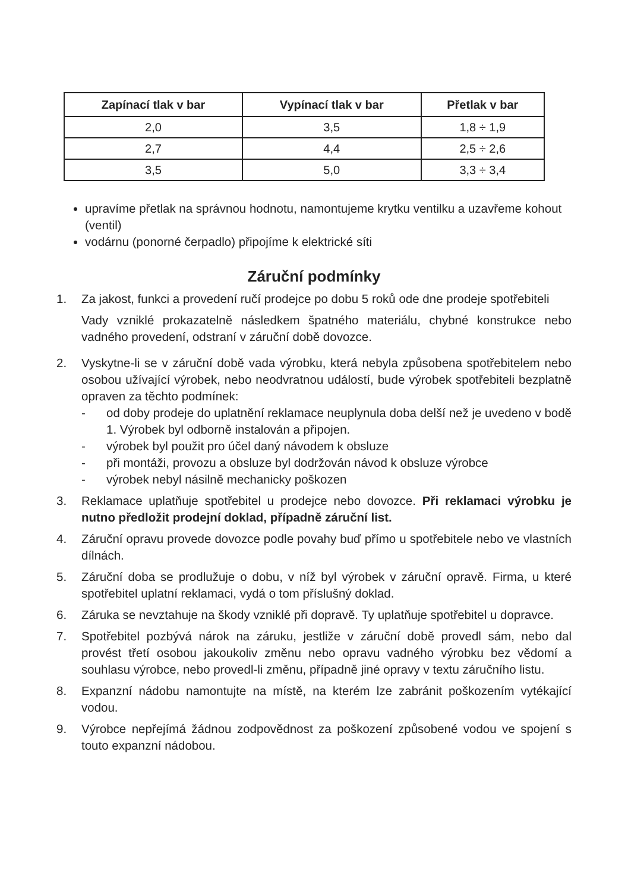| Zapínací tlak v bar | Vypínací tlak v bar | Přetlak v bar |
| --- | --- | --- |
| 2,0 | 3,5 | 1,8 ÷ 1,9 |
| 2,7 | 4,4 | 2,5 ÷ 2,6 |
| 3,5 | 5,0 | 3,3 ÷ 3,4 |
upravíme přetlak na správnou hodnotu, namontujeme krytku ventilku a uzavřeme kohout (ventil)
vodárnu (ponorné čerpadlo) připojíme k elektrické síti
Záruční podmínky
1. Za jakost, funkci a provedení ručí prodejce po dobu 5 roků ode dne prodeje spotřebiteli
Vady vzniklé prokazatelně následkem špatného materiálu, chybné konstrukce nebo vadného provedení, odstraní v záruční době dovozce.
2. Vyskytne-li se v záruční době vada výrobku, která nebyla způsobena spotřebitelem nebo osobou užívající výrobek, nebo neodvratnou událostí, bude výrobek spotřebiteli bezplatně opraven za těchto podmínek:
- od doby prodeje do uplatnění reklamace neuplynula doba delší než je uvedeno v bodě 1. Výrobek byl odborně instalován a připojen.
- výrobek byl použit pro účel daný návodem k obsluze
- při montáži, provozu a obsluze byl dodržován návod k obsluze výrobce
- výrobek nebyl násilně mechanicky poškozen
3. Reklamace uplatňuje spotřebitel u prodejce nebo dovozce. Při reklamaci výrobku je nutno předložit prodejní doklad, případně záruční list.
4. Záruční opravu provede dovozce podle povahy buď přímo u spotřebitele nebo ve vlastních dílnách.
5. Záruční doba se prodlužuje o dobu, v níž byl výrobek v záruční opravě. Firma, u které spotřebitel uplatní reklamaci, vydá o tom příslušný doklad.
6. Záruka se nevztahuje na škody vzniklé při dopravě. Ty uplatňuje spotřebitel u dopravce.
7. Spotřebitel pozbývá nárok na záruku, jestliže v záruční době provedl sám, nebo dal provést třetí osobou jakoukoliv změnu nebo opravu vadného výrobku bez vědomí a souhlasu výrobce, nebo provedl-li změnu, případně jiné opravy v textu záručního listu.
8. Expanzní nádobu namontujte na místě, na kterém lze zabránit poškozením vytékající vodou.
9. Výrobce nepřejímá žádnou zodpovědnost za poškození způsobené vodou ve spojení s touto expanzní nádobou.